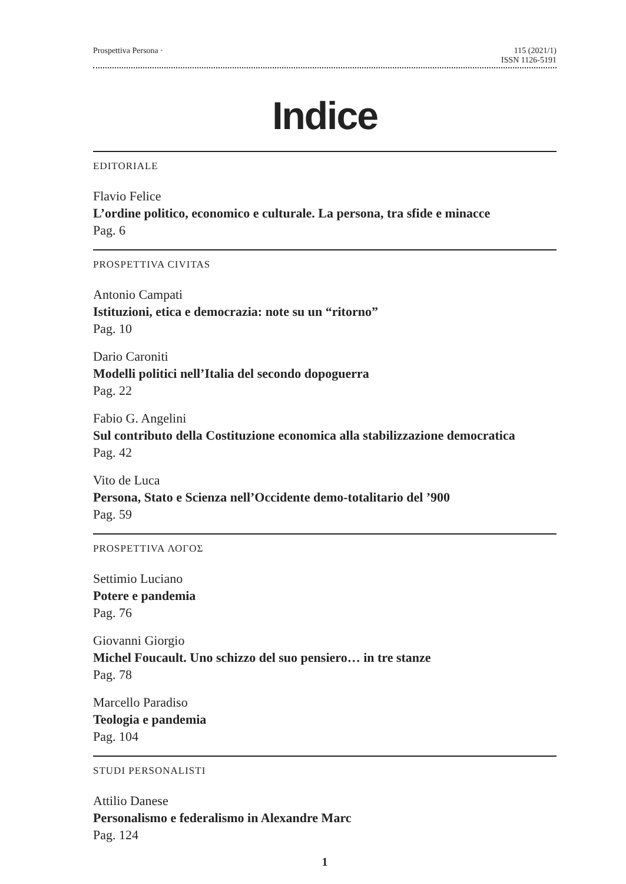Prospettiva Persona · 115 (2021/1)
ISSN 1126-5191
Indice
EDITORIALE
Flavio Felice
L’ordine politico, economico e culturale. La persona, tra sfide e minacce
Pag. 6
PROSPETTIVA CIVITAS
Antonio Campati
Istituzioni, etica e democrazia: note su un “ritorno”
Pag. 10
Dario Caroniti
Modelli politici nell’Italia del secondo dopoguerra
Pag. 22
Fabio G. Angelini
Sul contributo della Costituzione economica alla stabilizzazione democratica
Pag. 42
Vito de Luca
Persona, Stato e Scienza nell’Occidente demo-totalitario del ’900
Pag. 59
PROSPETTIVA ΛΟΓΟΣ
Settimio Luciano
Potere e pandemia
Pag. 76
Giovanni Giorgio
Michel Foucault. Uno schizzo del suo pensiero… in tre stanze
Pag. 78
Marcello Paradiso
Teologia e pandemia
Pag. 104
STUDI PERSONALISTI
Attilio Danese
Personalismo e federalismo in Alexandre Marc
Pag. 124
1